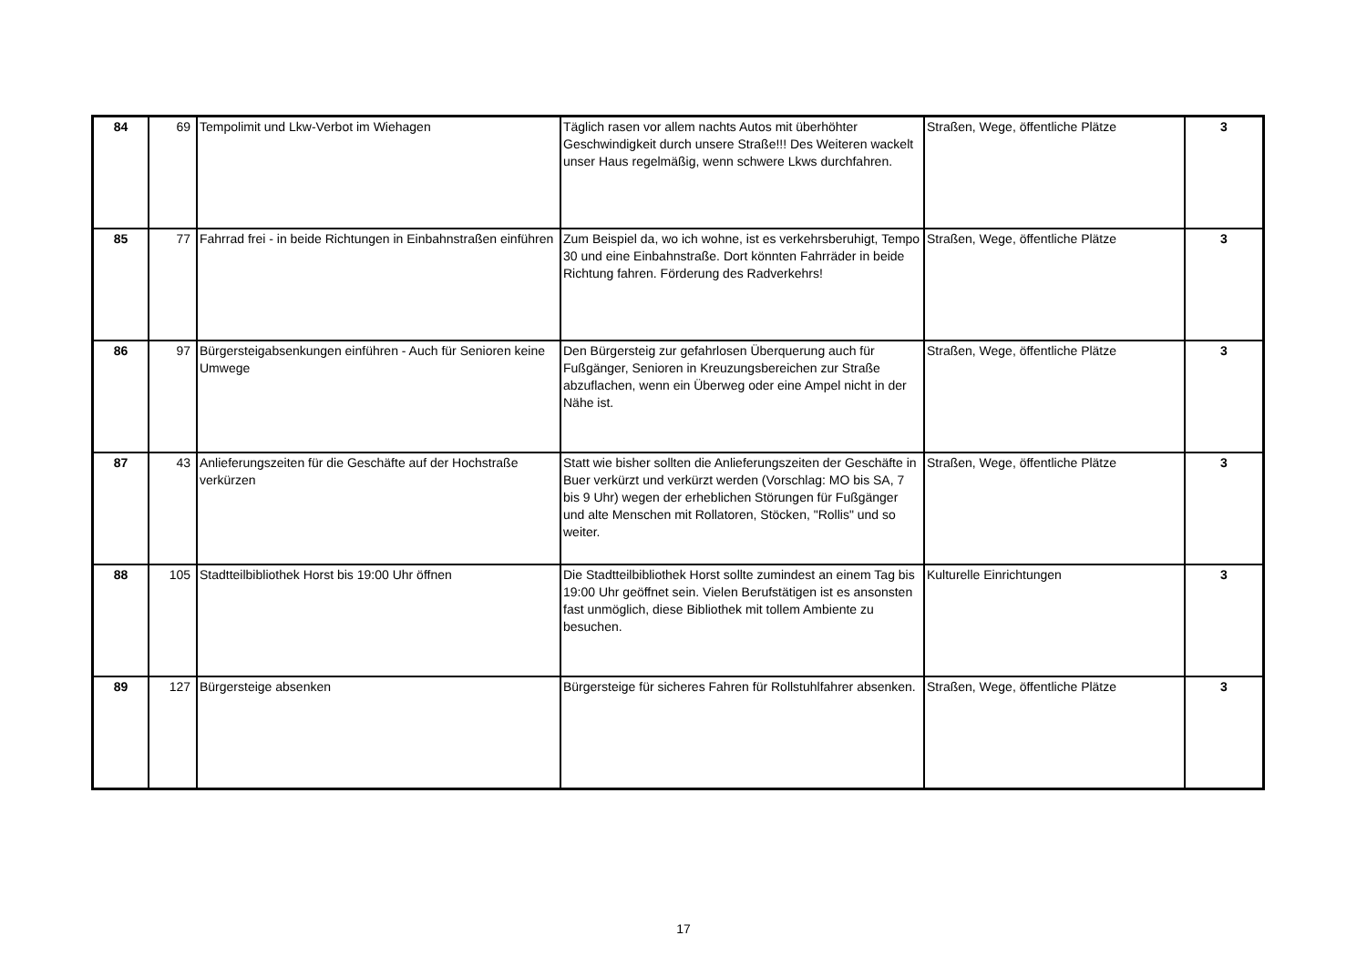| 84 | 69 | Tempolimit und Lkw-Verbot im Wiehagen | Täglich rasen vor allem nachts Autos mit überhöhter Geschwindigkeit durch unsere Straße!!! Des Weiteren wackelt unser Haus regelmäßig, wenn schwere Lkws durchfahren. | Straßen, Wege, öffentliche Plätze | 3 |
| 85 | 77 | Fahrrad frei - in beide Richtungen in Einbahnstraßen einführen | Zum Beispiel da, wo ich wohne, ist es verkehrsberuhigt, Tempo 30 und eine Einbahnstraße. Dort könnten Fahrräder in beide Richtung fahren. Förderung des Radverkehrs! | Straßen, Wege, öffentliche Plätze | 3 |
| 86 | 97 | Bürgersteigabsenkungen einführen - Auch für Senioren keine Umwege | Den Bürgersteig zur gefahrlosen Überquerung auch für Fußgänger, Senioren in Kreuzungsbereichen zur Straße abzuflachen, wenn ein Überweg oder eine Ampel nicht in der Nähe ist. | Straßen, Wege, öffentliche Plätze | 3 |
| 87 | 43 | Anlieferungszeiten für die Geschäfte auf der Hochstraße verkürzen | Statt wie bisher sollten die Anlieferungszeiten der Geschäfte in Buer verkürzt und verkürzt werden (Vorschlag: MO bis SA, 7 bis 9 Uhr) wegen der erheblichen Störungen für Fußgänger und alte Menschen mit Rollatoren, Stöcken, "Rollis" und so weiter. | Straßen, Wege, öffentliche Plätze | 3 |
| 88 | 105 | Stadtteilbibliothek Horst bis 19:00 Uhr öffnen | Die Stadtteilbibliothek Horst sollte zumindest an einem Tag bis 19:00 Uhr geöffnet sein. Vielen Berufstätigen ist es ansonsten fast unmöglich, diese Bibliothek mit tollem Ambiente zu besuchen. | Kulturelle Einrichtungen | 3 |
| 89 | 127 | Bürgersteige absenken | Bürgersteige für sicheres Fahren für Rollstuhlfahrer absenken. | Straßen, Wege, öffentliche Plätze | 3 |
17